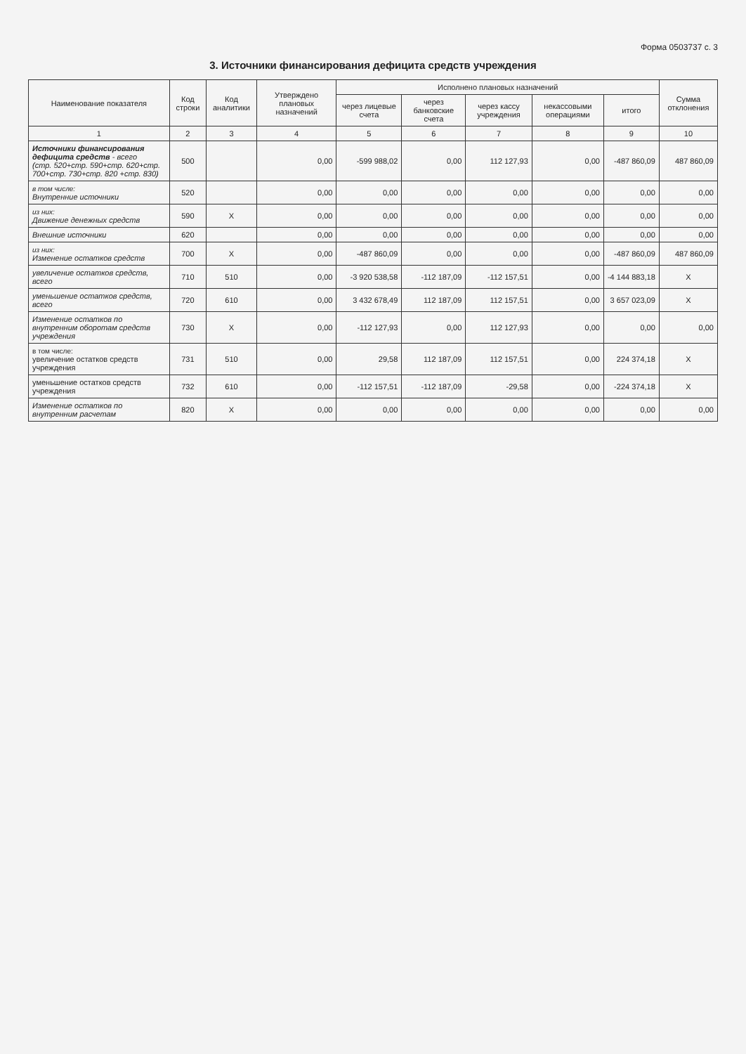Форма 0503737 с. 3
3. Источники финансирования дефицита средств учреждения
| Наименование показателя | Код строки | Код аналитики | Утверждено плановых назначений | Исполнено плановых назначений | | | | | Сумма отклонения |
| --- | --- | --- | --- | --- | --- | --- | --- | --- | --- |
| | | | | через лицевые счета | через банковские счета | через кассу учреждения | некассовыми операциями | итого | |
| 1 | 2 | 3 | 4 | 5 | 6 | 7 | 8 | 9 | 10 |
| Источники финансирования дефицита средств - всего (стр. 520+стр. 590+стр. 620+стр. 700+стр. 730+стр. 820 +стр. 830) | 500 | | 0,00 | -599 988,02 | 0,00 | 112 127,93 | 0,00 | -487 860,09 | 487 860,09 |
| в том числе: Внутренние источники | 520 | | 0,00 | 0,00 | 0,00 | 0,00 | 0,00 | 0,00 | 0,00 |
| из них: Движение денежных средств | 590 | X | 0,00 | 0,00 | 0,00 | 0,00 | 0,00 | 0,00 | 0,00 |
| Внешние источники | 620 | | 0,00 | 0,00 | 0,00 | 0,00 | 0,00 | 0,00 | 0,00 |
| из них: Изменение остатков средств | 700 | X | 0,00 | -487 860,09 | 0,00 | 0,00 | 0,00 | -487 860,09 | 487 860,09 |
| увеличение остатков средств, всего | 710 | 510 | 0,00 | -3 920 538,58 | -112 187,09 | -112 157,51 | 0,00 | -4 144 883,18 | X |
| уменьшение остатков средств, всего | 720 | 610 | 0,00 | 3 432 678,49 | 112 187,09 | 112 157,51 | 0,00 | 3 657 023,09 | X |
| Изменение остатков по внутренним оборотам средств учреждения | 730 | X | 0,00 | -112 127,93 | 0,00 | 112 127,93 | 0,00 | 0,00 | 0,00 |
| в том числе: увеличение остатков средств учреждения | 731 | 510 | 0,00 | 29,58 | 112 187,09 | 112 157,51 | 0,00 | 224 374,18 | X |
| уменьшение остатков средств учреждения | 732 | 610 | 0,00 | -112 157,51 | -112 187,09 | -29,58 | 0,00 | -224 374,18 | X |
| Изменение остатков по внутренним расчетам | 820 | X | 0,00 | 0,00 | 0,00 | 0,00 | 0,00 | 0,00 | 0,00 |